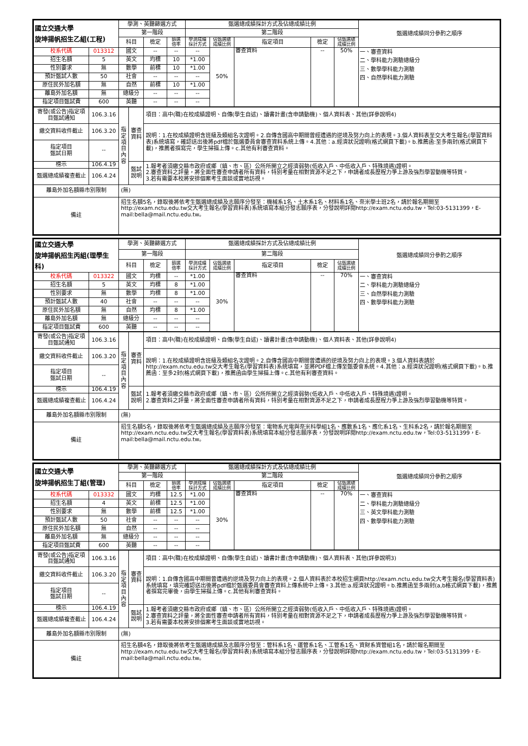| 國立交通大學 旋坤揚帆招生乙組(工程) | | 學測、英聽篩選方式 | | | 甄選總成績採計方式及佔總成績比例 | | | | | 甄選總成績同分參酌之順序 |
| | | 第一階段 | | | 第二階段 | | | | | |
| | | 科目 | 檢定 | 篩選 倍率 | 學測成績 採計方式 | 佔甄選總 成績比例 | 指定項目 | 檢定 | 佔甄選總 成績比例 | |
| 校系代碼 | 013312 | 國文 | -- | -- | -- | 50% | 審查資料 | -- | 50% | 一、審查資料 二、學科能力測驗總級分 三、數學學科能力測驗 四、自然學科能力測驗 |
| 招生名額 | 5 | 英文 | 均標 | 10 | *1.00 | | | | | |
| 性別要求 | 無 | 數學 | 前標 | 10 | *1.00 | | | | | |
| 預計甄試人數 | 50 | 社會 | -- | -- | -- | | | | | |
| 原住民外加名額 | 無 | 自然 | 前標 | 10 | *1.00 | | | | | |
| 離島外加名額 | 無 | 總級分 | -- | -- | -- | | | | | |
| 指定項目甄試費 | 600 | 英聽 | -- | -- | -- | | | | | |
| 寄發(或公告)指定項目甄試通知 | 106.3.16 | 指定項目內容 | 審查資料 | 項目：高中(職)在校成績證明、自傳(學生自述)、讀書計畫(含申請動機)、個人資料表、其他(詳參說明4) |
| 繳交資料收件截止 | 106.3.20 | | | 說明：1.在校成績證明含班級及類組名次證明。2.自傳含國高中期間曾經遭遇的逆境及努力向上的表現。3.個人資料表至交大考生報名(學習資料表)系統填寫，確認送出後將pdf檔於甄選委員會審查資料系統上傳。4.其他：a.經濟狀況證明(格式網頁下載)。b.推薦函:至多兩封(格式網頁下載)，推薦者撰寫完，學生掃描上傳。c.其他有利審查資料。 |
| 指定項目 甄試日期 | -- | | | |
| 榜示 | 106.4.19 | | 甄試說明 | 1.報考者須繳交縣市政府或鄉（鎮、市、區）公所所開立之經濟弱勢(低收入戶、中低收入戶、特殊境遇)證明。 2.審查資料之評量，將全面性審查申請者所有資料，特別考量在相對資源不足之下，申請者成長歷程力爭上游及強烈學習動機等特質。 3.若有需要本校將安排個案考生面談或實地訪視。 |
| 甄選總成績複查截止 | 106.4.24 | | | |
| 離島外加名額縣市別限制 | | (無) | | |
| 備註 | | 招生名額5名，錄取後將依考生甄選總成績及志願序分發至：機械系1名、土木系1名、材料系1名、奈米學士班2名，請於報名期間至http://exam.nctu.edu.tw交大考生報名(學習資料表)系統填寫本組分發志願序表，分發說明詳閱http://exam.nctu.edu.tw，Tel:03-5131399，E-mail:bella@mail.nctu.edu.tw。 | | |
| 國立交通大學 旋坤揚帆招生丙組(理學生科) | | 學測、英聽篩選方式 | | | 甄選總成績採計方式及佔總成績比例 | | | | | 甄選總成績同分參酌之順序 |
| | | 第一階段 | | | 第二階段 | | | | | |
| | | 科目 | 檢定 | 篩選 倍率 | 學測成績 採計方式 | 佔甄選總 成績比例 | 指定項目 | 檢定 | 佔甄選總 成績比例 | |
| 校系代碼 | 013322 | 國文 | 均標 | -- | *1.00 | 30% | 審查資料 | -- | 70% | 一、審查資料 二、學科能力測驗總級分 三、自然學科能力測驗 四、數學學科能力測驗 |
| 招生名額 | 5 | 英文 | 均標 | 8 | *1.00 | | | | | |
| 性別要求 | 無 | 數學 | 均標 | 8 | *1.00 | | | | | |
| 預計甄試人數 | 40 | 社會 | -- | -- | -- | | | | | |
| 原住民外加名額 | 無 | 自然 | 均標 | 8 | *1.00 | | | | | |
| 離島外加名額 | 無 | 總級分 | -- | -- | -- | | | | | |
| 指定項目甄試費 | 600 | 英聽 | -- | -- | -- | | | | | |
| 寄發(或公告)指定項目甄試通知 | 106.3.16 | 指定項目內容 | 審查資料 | 項目：高中(職)在校成績證明、自傳(學生自述)、讀書計畫(含申請動機)、個人資料表、其他(詳參說明4) |
| 繳交資料收件截止 | 106.3.20 | | | 說明：1.在校成績證明含班級及類組名次證明。2.自傳含國高中期間曾遭遇的逆境及努力向上的表現。3.個人資料表請於http://exam.nctu.edu.tw交大考生報名(學習資料表)系統填寫，並將PDF檔上傳至甄委會系統。4.其他：a.經濟狀況證明(格式網頁下載)。b.推薦函：至多2封(格式網頁下載)，推薦函由學生掃描上傳。c.其他有利審查資料。 |
| 指定項目 甄試日期 | -- | | | |
| 榜示 | 106.4.19 | | 甄試說明 | 1.報考者須繳交縣市政府或鄉（鎮、市、區）公所所開立之經濟弱勢(低收入戶、中低收入戶、特殊境遇)證明。 2.審查資料之評量，將全面性審查申請者所有資料，特別考量在相對資源不足之下，申請者成長歷程力爭上游及強烈學習動機等特質。 |
| 甄選總成績複查截止 | 106.4.24 | | | |
| 離島外加名額縣市別限制 | | (無) | | |
| 備註 | | 招生名額5名，錄取後將依考生甄選總成績及志願序分發至：電物系光電與奈米科學組1名、應數系1名、應化系1名、生科系2名，請於報名期間至http://exam.nctu.edu.tw交大考生報名(學習資料表)系統填寫本組分發志願序表，分發說明詳閱http://exam.nctu.edu.tw，Tel:03-5131399，E-mail:bella@mail.nctu.edu.tw。 | | |
| 國立交通大學 旋坤揚帆招生丁組(管理) | | 學測、英聽篩選方式 | | | 甄選總成績採計方式及佔總成績比例 | | | | | 甄選總成績同分參酌之順序 |
| | | 第一階段 | | | 第二階段 | | | | | |
| | | 科目 | 檢定 | 篩選 倍率 | 學測成績 採計方式 | 佔甄選總 成績比例 | 指定項目 | 檢定 | 佔甄選總 成績比例 | |
| 校系代碼 | 013332 | 國文 | 均標 | 12.5 | *1.00 | 30% | 審查資料 | -- | 70% | 一、審查資料 二、學科能力測驗總級分 三、英文學科能力測驗 四、數學學科能力測驗 |
| 招生名額 | 4 | 英文 | 前標 | 12.5 | *1.00 | | | | | |
| 性別要求 | 無 | 數學 | 前標 | 12.5 | *1.00 | | | | | |
| 預計甄試人數 | 50 | 社會 | -- | -- | -- | | | | | |
| 原住民外加名額 | 無 | 自然 | -- | -- | -- | | | | | |
| 離島外加名額 | 無 | 總級分 | -- | -- | -- | | | | | |
| 指定項目甄試費 | 600 | 英聽 | -- | -- | -- | | | | | |
| 寄發(或公告)指定項目甄試通知 | 106.3.16 | 指定項目內容 | 審查資料 | 項目：高中(職)在校成績證明、自傳(學生自述)、讀書計畫(含申請動機)、個人資料表、其他(詳參說明3) |
| 繳交資料收件截止 | 106.3.20 | | | 說明：1.自傳含國高中期間曾遭遇的逆境及努力向上的表現。2.個人資料表於本校招生網頁http://exam.nctu.edu.tw交大考生報名(學習資料表)系統填寫，填完確認送出後將pdf檔於甄選委員會審查資料上傳系統中上傳。3.其他:a.經濟狀況證明。b.推薦函至多兩封(a,b格式網頁下載)，推薦者撰寫完畢後，由學生掃描上傳。c.其他有利審查資料。 |
| 指定項目 甄試日期 | -- | | | |
| 榜示 | 106.4.19 | | 甄試說明 | 1.報考者須繳交縣市政府或鄉（鎮、市、區）公所所開立之經濟弱勢(低收入戶、中低收入戶、特殊境遇)證明。 2.審查資料之評量，將全面性審查申請者所有資料，特別考量在相對資源不足之下，申請者成長歷程力爭上游及強烈學習動機等特質。 3.若有需要本校將安排個案考生面談或實地訪視。 |
| 甄選總成績複查截止 | 106.4.24 | | | |
| 離島外加名額縣市別限制 | | (無) | | |
| 備註 | | 招生名額4名，錄取後將依考生甄選總成績及志願序分發至：管科系1名、運管系1名、工管系1名、資財系資管組1名，請於報名期間至http://exam.nctu.edu.tw交大考生報名(學習資料表)系統填寫本組分發志願序表，分發說明詳閱http://exam.nctu.edu.tw，Tel:03-5131399，E-mail:bella@mail.nctu.edu.tw。 | | |